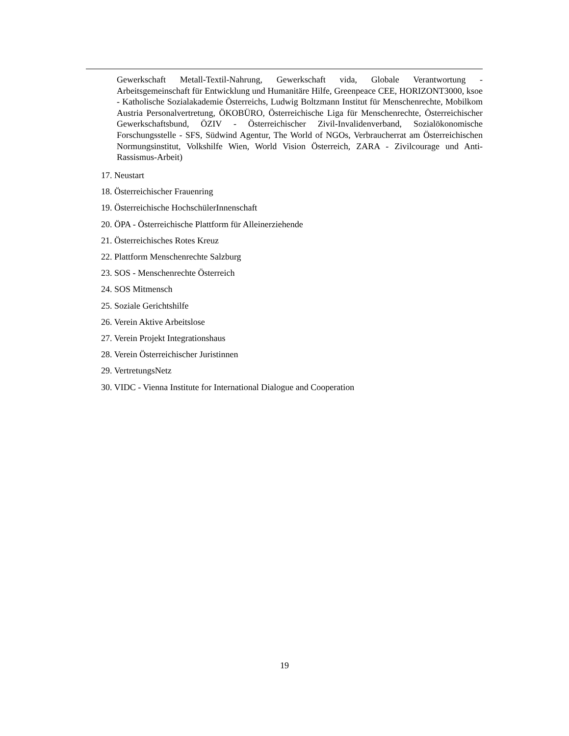Gewerkschaft Metall-Textil-Nahrung, Gewerkschaft vida, Globale Verantwortung - Arbeitsgemeinschaft für Entwicklung und Humanitäre Hilfe, Greenpeace CEE, HORIZONT3000, ksoe - Katholische Sozialakademie Österreichs, Ludwig Boltzmann Institut für Menschenrechte, Mobilkom Austria Personalvertretung, ÖKOBÜRO, Österreichische Liga für Menschenrechte, Österreichischer Gewerkschaftsbund, ÖZIV - Österreichischer Zivil-Invalidenverband, Sozialökonomische Forschungsstelle - SFS, Südwind Agentur, The World of NGOs, Verbraucherrat am Österreichischen Normungsinstitut, Volkshilfe Wien, World Vision Österreich, ZARA - Zivilcourage und Anti-Rassismus-Arbeit)
17. Neustart
18. Österreichischer Frauenring
19. Österreichische HochschülerInnenschaft
20. ÖPA - Österreichische Plattform für Alleinerziehende
21. Österreichisches Rotes Kreuz
22. Plattform Menschenrechte Salzburg
23. SOS - Menschenrechte Österreich
24. SOS Mitmensch
25. Soziale Gerichtshilfe
26. Verein Aktive Arbeitslose
27. Verein Projekt Integrationshaus
28. Verein Österreichischer Juristinnen
29. VertretungsNetz
30. VIDC - Vienna Institute for International Dialogue and Cooperation
19